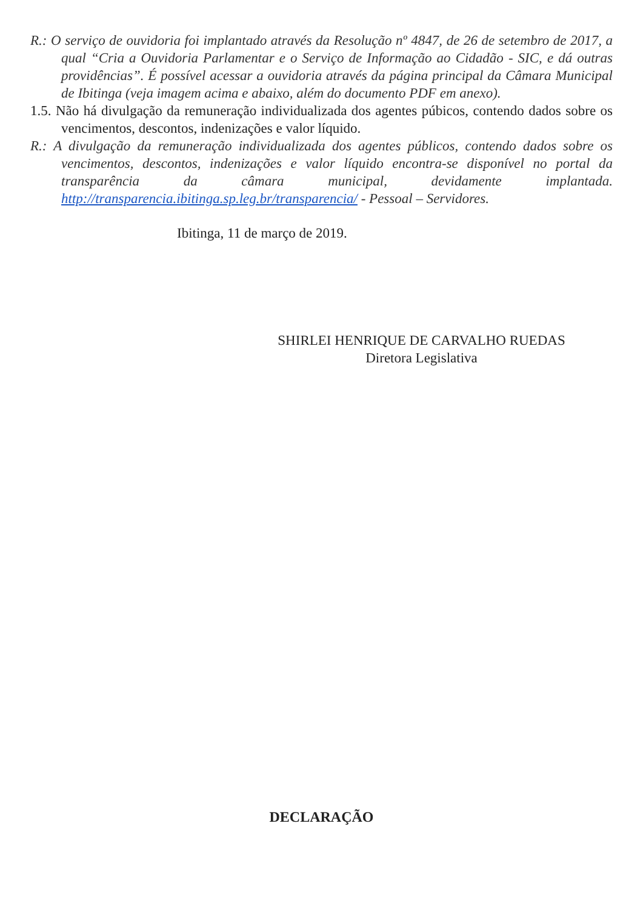R.: O serviço de ouvidoria foi implantado através da Resolução nº 4847, de 26 de setembro de 2017, a qual “Cria a Ouvidoria Parlamentar e o Serviço de Informação ao Cidadão - SIC, e dá outras providências”. É possível acessar a ouvidoria através da página principal da Câmara Municipal de Ibitinga (veja imagem acima e abaixo, além do documento PDF em anexo).
1.5. Não há divulgação da remuneração individualizada dos agentes púbicos, contendo dados sobre os vencimentos, descontos, indenizações e valor líquido.
R.: A divulgação da remuneração individualizada dos agentes públicos, contendo dados sobre os vencimentos, descontos, indenizações e valor líquido encontra-se disponível no portal da transparência da câmara municipal, devidamente implantada. http://transparencia.ibitinga.sp.leg.br/transparencia/ - Pessoal – Servidores.
Ibitinga, 11 de março de 2019.
SHIRLEI HENRIQUE DE CARVALHO RUEDAS
Diretora Legislativa
DECLARAÇÃO